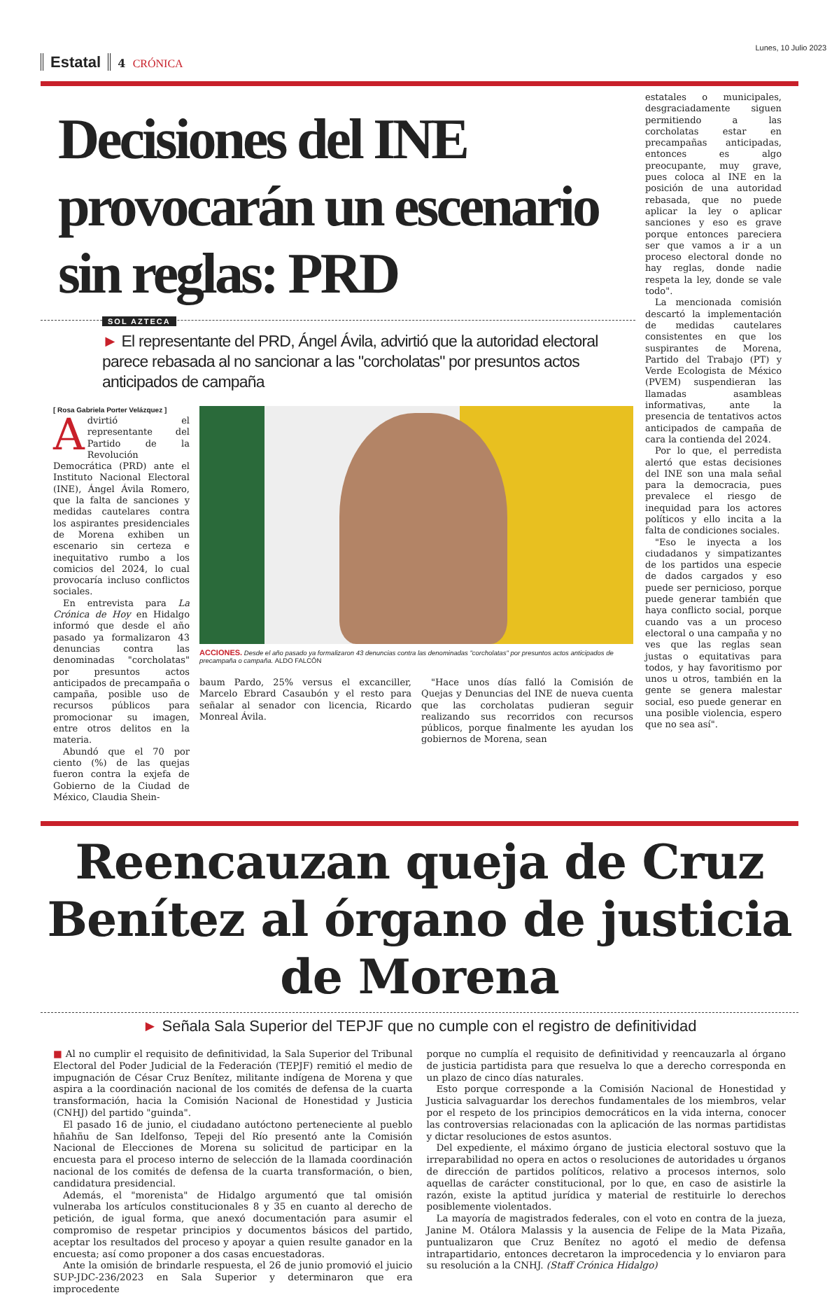Estatal 4 CRÓNICA
Lunes, 10 Julio 2023
Decisiones del INE provocarán un escenario sin reglas: PRD
SOL AZTECA
► El representante del PRD, Ángel Ávila, advirtió que la autoridad electoral parece rebasada al no sancionar a las "corcholatas" por presuntos actos anticipados de campaña
[ Rosa Gabriela Porter Velázquez ]
Advirtió el representante del Partido de la Revolución Democrática (PRD) ante el Instituto Nacional Electoral (INE), Ángel Ávila Romero, que la falta de sanciones y medidas cautelares contra los aspirantes presidenciales de Morena exhiben un escenario sin certeza e inequitativo rumbo a los comicios del 2024, lo cual provocaría incluso conflictos sociales.
En entrevista para La Crónica de Hoy en Hidalgo informó que desde el año pasado ya formalizaron 43 denuncias contra las denominadas "corcholatas" por presuntos actos anticipados de precampaña o campaña, posible uso de recursos públicos para promocionar su imagen, entre otros delitos en la materia.
Abundó que el 70 por ciento (%) de las quejas fueron contra la exjefa de Gobierno de la Ciudad de México, Claudia Shein-
ACCIONES. Desde el año pasado ya formalizaron 43 denuncias contra las denominadas "corcholatas" por presuntos actos anticipados de precampaña o campaña. ALDO FALCÓN
baum Pardo, 25% versus el excanciller, Marcelo Ebrard Casaubón y el resto para señalar al senador con licencia, Ricardo Monreal Ávila.
"Hace unos días falló la Comisión de Quejas y Denuncias del INE de nueva cuenta que las corcholatas pudieran seguir realizando sus recorridos con recursos públicos, porque finalmente les ayudan los gobiernos de Morena, sean
estatales o municipales, desgraciadamente siguen permitiendo a las corcholatas estar en precampañas anticipadas, entonces es algo preocupante, muy grave, pues coloca al INE en la posición de una autoridad rebasada, que no puede aplicar la ley o aplicar sanciones y eso es grave porque entonces pareciera ser que vamos a ir a un proceso electoral donde no hay reglas, donde nadie respeta la ley, donde se vale todo".
La mencionada comisión descartó la implementación de medidas cautelares consistentes en que los suspirantes de Morena, Partido del Trabajo (PT) y Verde Ecologista de México (PVEM) suspendieran las llamadas asambleas informativas, ante la presencia de tentativos actos anticipados de campaña de cara la contienda del 2024.
Por lo que, el perredista alertó que estas decisiones del INE son una mala señal para la democracia, pues prevalece el riesgo de inequidad para los actores políticos y ello incita a la falta de condiciones sociales.
"Eso le inyecta a los ciudadanos y simpatizantes de los partidos una especie de dados cargados y eso puede ser pernicioso, porque puede generar también que haya conflicto social, porque cuando vas a un proceso electoral o una campaña y no ves que las reglas sean justas o equitativas para todos, y hay favoritismo por unos u otros, también en la gente se genera malestar social, eso puede generar en una posible violencia, espero que no sea así".
Reencauzan queja de Cruz Benítez al órgano de justicia de Morena
► Señala Sala Superior del TEPJF que no cumple con el registro de definitividad
■ Al no cumplir el requisito de definitividad, la Sala Superior del Tribunal Electoral del Poder Judicial de la Federación (TEPJF) remitió el medio de impugnación de César Cruz Benítez, militante indígena de Morena y que aspira a la coordinación nacional de los comités de defensa de la cuarta transformación, hacia la Comisión Nacional de Honestidad y Justicia (CNHJ) del partido "guinda".
El pasado 16 de junio, el ciudadano autóctono perteneciente al pueblo hñahñu de San Idelfonso, Tepeji del Río presentó ante la Comisión Nacional de Elecciones de Morena su solicitud de participar en la encuesta para el proceso interno de selección de la llamada coordinación nacional de los comités de defensa de la cuarta transformación, o bien, candidatura presidencial.
Además, el "morenista" de Hidalgo argumentó que tal omisión vulneraba los artículos constitucionales 8 y 35 en cuanto al derecho de petición, de igual forma, que anexó documentación para asumir el compromiso de respetar principios y documentos básicos del partido, aceptar los resultados del proceso y apoyar a quien resulte ganador en la encuesta; así como proponer a dos casas encuestadoras.
Ante la omisión de brindarle respuesta, el 26 de junio promovió el juicio SUP-JDC-236/2023 en Sala Superior y determinaron que era improcedente
porque no cumplía el requisito de definitividad y reencauzarla al órgano de justicia partidista para que resuelva lo que a derecho corresponda en un plazo de cinco días naturales.
Esto porque corresponde a la Comisión Nacional de Honestidad y Justicia salvaguardar los derechos fundamentales de los miembros, velar por el respeto de los principios democráticos en la vida interna, conocer las controversias relacionadas con la aplicación de las normas partidistas y dictar resoluciones de estos asuntos.
Del expediente, el máximo órgano de justicia electoral sostuvo que la irreparabilidad no opera en actos o resoluciones de autoridades u órganos de dirección de partidos políticos, relativo a procesos internos, solo aquellas de carácter constitucional, por lo que, en caso de asistirle la razón, existe la aptitud jurídica y material de restituirle lo derechos posiblemente violentados.
La mayoría de magistrados federales, con el voto en contra de la jueza, Janine M. Otálora Malassis y la ausencia de Felipe de la Mata Pizaña, puntualizaron que Cruz Benítez no agotó el medio de defensa intrapartidario, entonces decretaron la improcedencia y lo enviaron para su resolución a la CNHJ. (Staff Crónica Hidalgo)